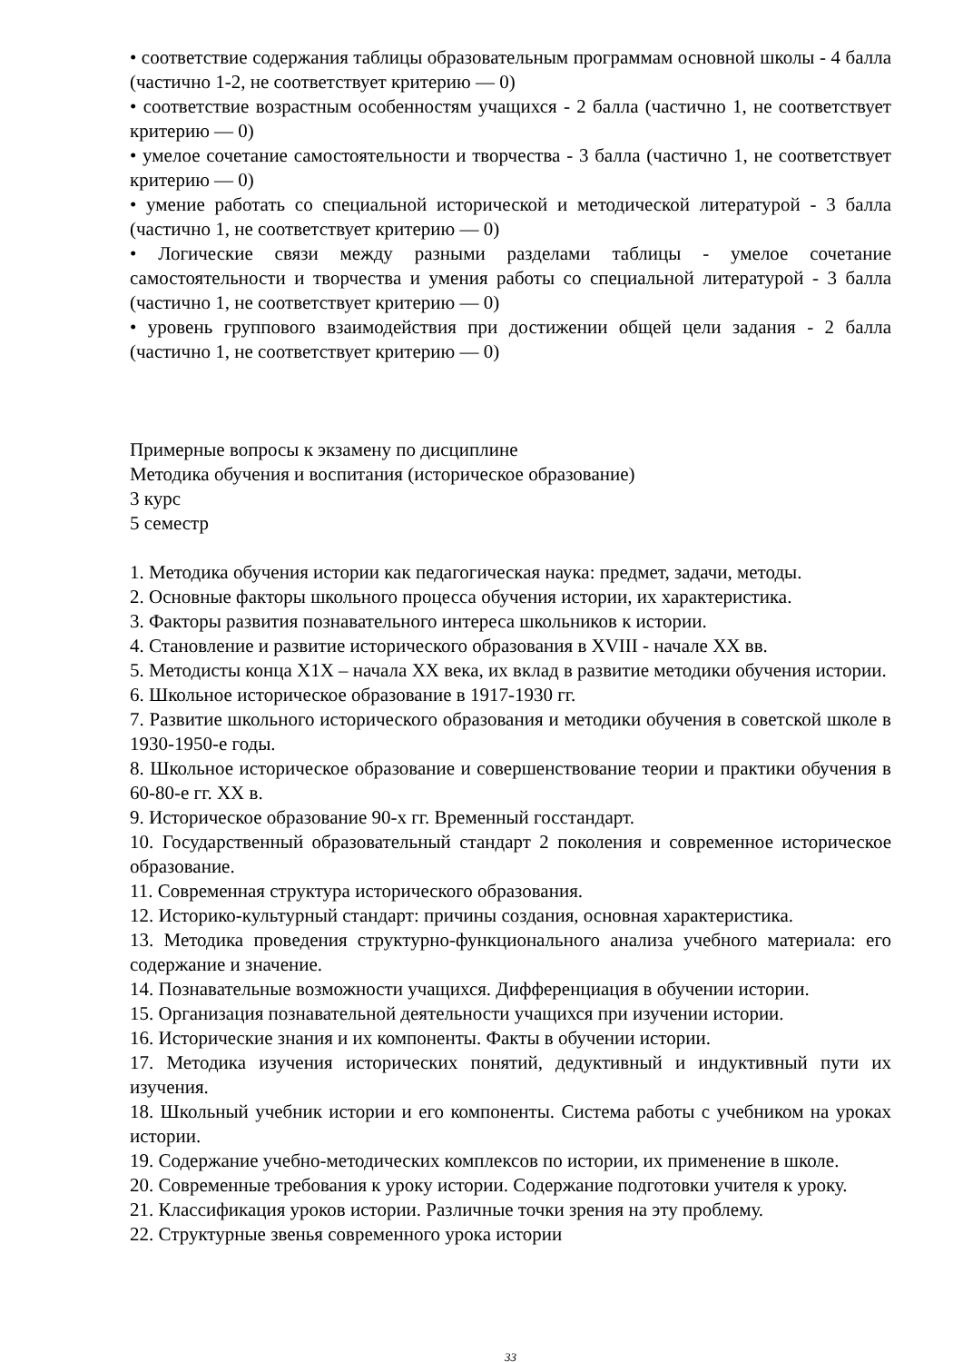• соответствие содержания таблицы образовательным программам основной школы - 4 балла (частично 1-2, не соответствует критерию — 0)
• соответствие возрастным особенностям учащихся - 2 балла (частично 1, не соответствует критерию — 0)
• умелое сочетание самостоятельности и творчества - 3 балла (частично 1, не соответствует критерию — 0)
• умение работать со специальной исторической и методической литературой - 3 балла (частично 1, не соответствует критерию — 0)
• Логические связи между разными разделами таблицы - умелое сочетание самостоятельности и творчества и умения работы со специальной литературой - 3 балла (частично 1, не соответствует критерию — 0)
• уровень группового взаимодействия при достижении общей цели задания - 2 балла (частично 1, не соответствует критерию — 0)
Примерные вопросы к экзамену по дисциплине
Методика обучения и воспитания (историческое образование)
3 курс
5 семестр
1. Методика обучения истории как педагогическая наука: предмет, задачи, методы.
2. Основные факторы школьного процесса обучения истории, их характеристика.
3. Факторы развития познавательного интереса школьников к истории.
4. Становление и развитие исторического образования в XVIII - начале XX вв.
5. Методисты конца X1X – начала XX века, их вклад в развитие методики обучения истории.
6. Школьное историческое образование в 1917-1930 гг.
7. Развитие школьного исторического образования и методики обучения в советской школе в 1930-1950-е годы.
8. Школьное историческое образование и совершенствование теории и практики обучения в 60-80-е гг. XX в.
9. Историческое образование 90-х гг. Временный госстандарт.
10. Государственный образовательный стандарт 2 поколения и современное историческое образование.
11. Современная структура исторического образования.
12. Историко-культурный стандарт: причины создания, основная характеристика.
13. Методика проведения структурно-функционального анализа учебного материала: его содержание и значение.
14. Познавательные возможности учащихся. Дифференциация в обучении истории.
15. Организация познавательной деятельности учащихся при изучении истории.
16. Исторические знания и их компоненты. Факты в обучении истории.
17. Методика изучения исторических понятий, дедуктивный и индуктивный пути их изучения.
18. Школьный учебник истории и его компоненты. Система работы с учебником на уроках истории.
19. Содержание учебно-методических комплексов по истории, их применение в школе.
20. Современные требования к уроку истории. Содержание подготовки учителя к уроку.
21. Классификация уроков истории. Различные точки зрения на эту проблему.
22. Структурные звенья современного урока истории
33